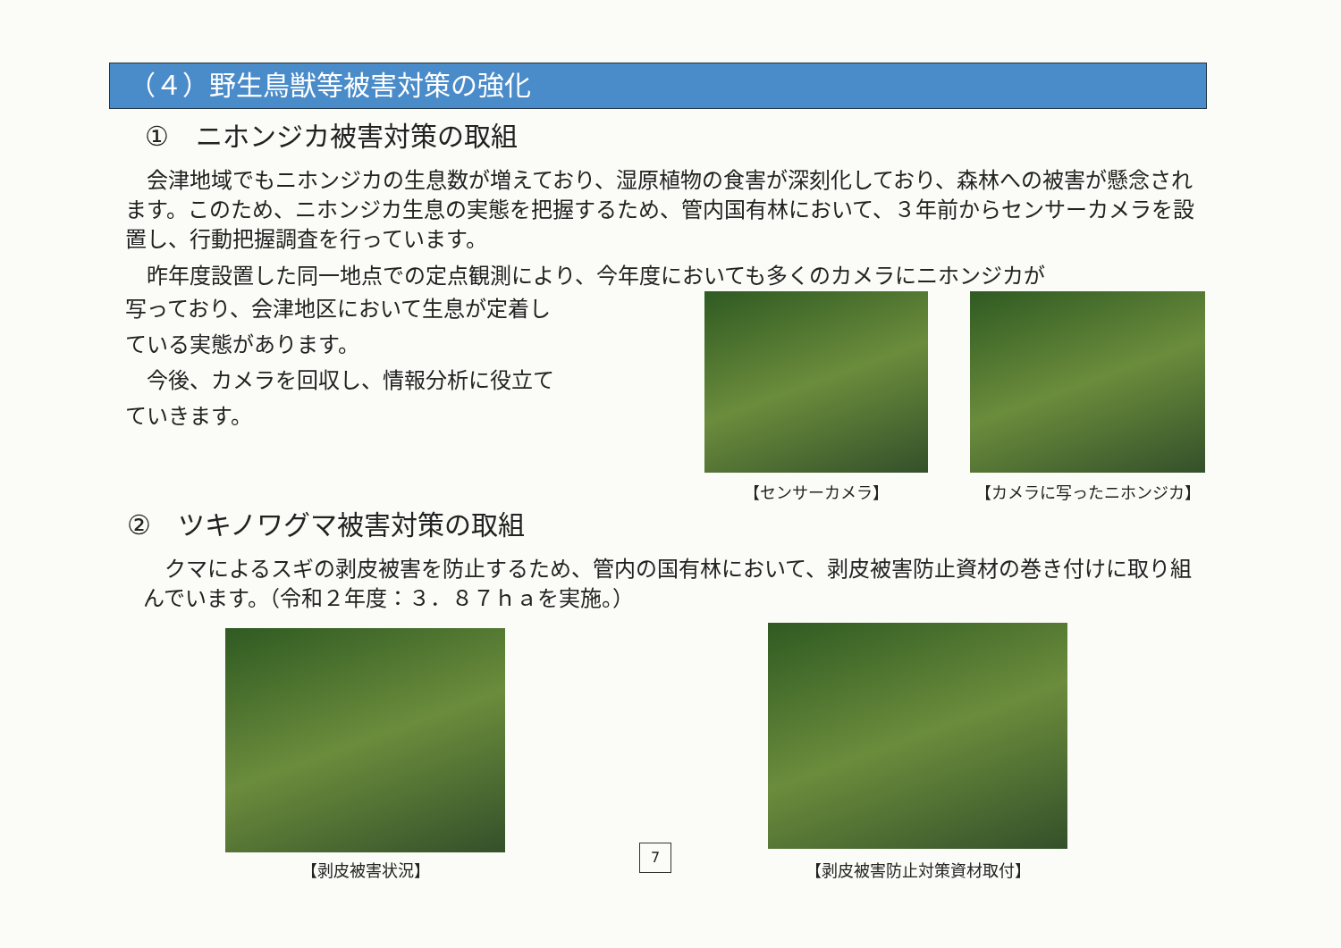（４）野生鳥獣等被害対策の強化
①　ニホンジカ被害対策の取組
　会津地域でもニホンジカの生息数が増えており、湿原植物の食害が深刻化しており、森林への被害が懸念されます。このため、ニホンジカ生息の実態を把握するため、管内国有林において、３年前からセンサーカメラを設置し、行動把握調査を行っています。
　昨年度設置した同一地点での定点観測により、今年度においても多くのカメラにニホンジカが
写っており、会津地区において生息が定着している実態があります。
　今後、カメラを回収し、情報分析に役立てていきます。
【センサーカメラ】 【カメラに写ったニホンジカ】
②　ツキノワグマ被害対策の取組
　クマによるスギの剥皮被害を防止するため、管内の国有林において、剥皮被害防止資材の巻き付けに取り組んでいます。（令和２年度：３．８７ｈａを実施。）
【剥皮被害状況】
7
【剥皮被害防止対策資材取付】